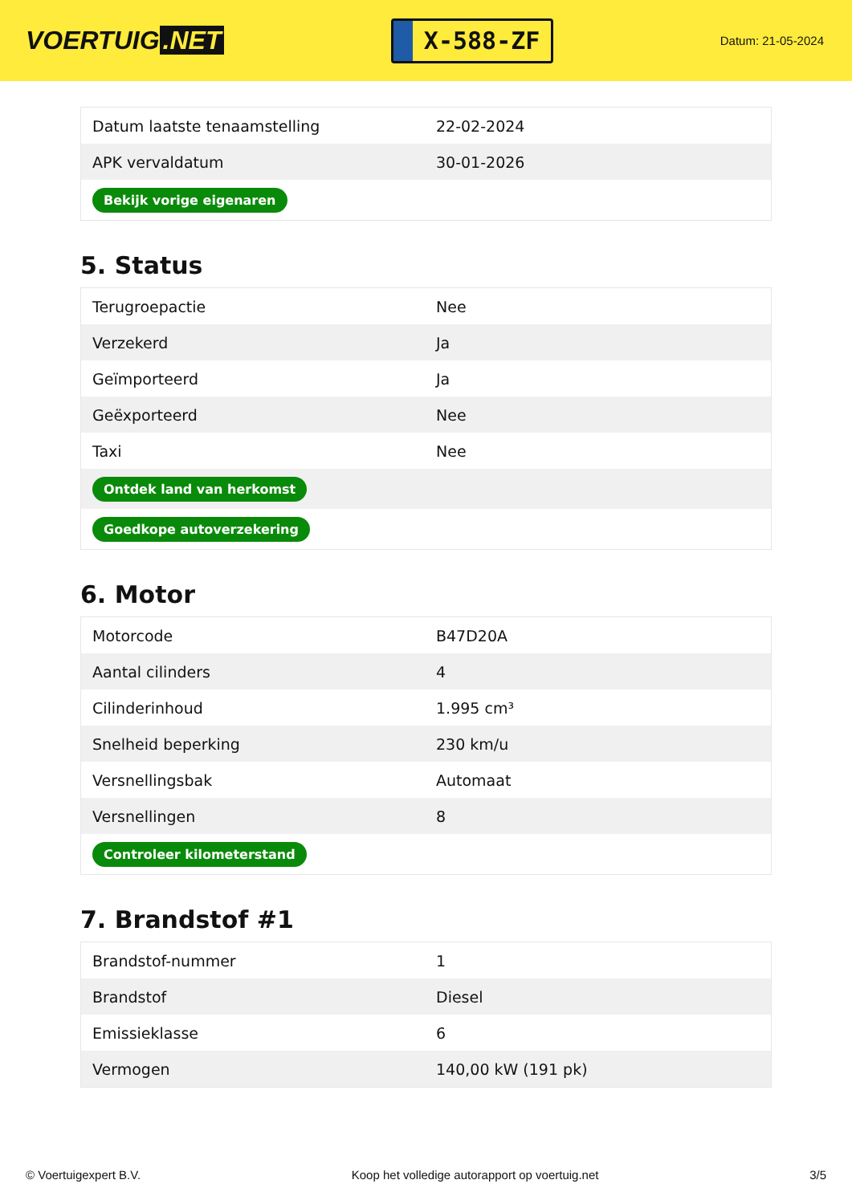VOERTUIG.NET
X-588-ZF
Datum: 21-05-2024
| Datum laatste tenaamstelling | 22-02-2024 |
| APK vervaldatum | 30-01-2026 |
| Bekijk vorige eigenaren | |
5. Status
| Terugroepactie | Nee |
| Verzekerd | Ja |
| Geïmporteerd | Ja |
| Geëxporteerd | Nee |
| Taxi | Nee |
| Ontdek land van herkomst | |
| Goedkope autoverzekering | |
6. Motor
| Motorcode | B47D20A |
| Aantal cilinders | 4 |
| Cilinderinhoud | 1.995 cm³ |
| Snelheid beperking | 230 km/u |
| Versnellingsbak | Automaat |
| Versnellingen | 8 |
| Controleer kilometerstand | |
7. Brandstof #1
| Brandstof-nummer | 1 |
| Brandstof | Diesel |
| Emissieklasse | 6 |
| Vermogen | 140,00 kW (191 pk) |
© Voertuigexpert B.V. Koop het volledige autorapport op voertuig.net 3/5